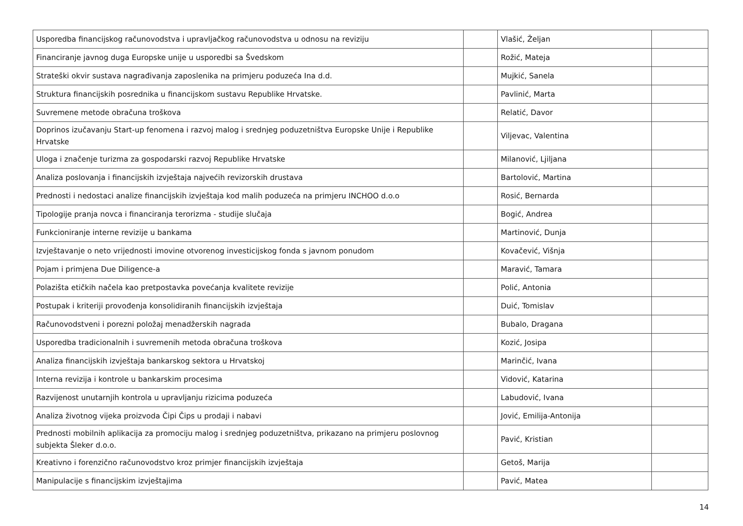| Usporedba financijskog računovodstva i upravljačkog računovodstva u odnosu na reviziju | | Vlašić, Željan | |
| Financiranje javnog duga Europske unije u usporedbi sa Švedskom | | Rožić, Mateja | |
| Strateški okvir sustava nagrađivanja zaposlenika na primjeru poduzeća Ina d.d. | | Mujkić, Sanela | |
| Struktura financijskih posrednika u financijskom sustavu Republike Hrvatske. | | Pavlinić, Marta | |
| Suvremene metode obračuna troškova | | Relatić, Davor | |
| Doprinos izučavanju Start-up fenomena i razvoj malog i srednjeg poduzetništva Europske Unije i Republike Hrvatske | | Viljevac, Valentina | |
| Uloga i značenje turizma za gospodarski razvoj Republike Hrvatske | | Milanović, Ljiljana | |
| Analiza poslovanja i financijskih izvještaja najvećih revizorskih drustava | | Bartolović, Martina | |
| Prednosti i nedostaci analize financijskih izvještaja kod malih poduzeća na primjeru INCHOO d.o.o | | Rosić, Bernarda | |
| Tipologije pranja novca i financiranja terorizma - studije slučaja | | Bogić, Andrea | |
| Funkcioniranje interne revizije u bankama | | Martinović, Dunja | |
| Izvještavanje o neto vrijednosti imovine otvorenog investicijskog fonda s javnom ponudom | | Kovačević, Višnja | |
| Pojam i primjena Due Diligence-a | | Maravić, Tamara | |
| Polazišta etičkih načela kao pretpostavka povećanja kvalitete revizije | | Polić, Antonia | |
| Postupak i kriteriji provođenja konsolidiranih financijskih izvještaja | | Duić, Tomislav | |
| Računovodstveni i porezni položaj menadžerskih nagrada | | Bubalo, Dragana | |
| Usporedba tradicionalnih i suvremenih metoda obračuna troškova | | Kozić, Josipa | |
| Analiza financijskih izvještaja bankarskog sektora u Hrvatskoj | | Marinčić, Ivana | |
| Interna revizija i kontrole u bankarskim procesima | | Vidović, Katarina | |
| Razvijenost unutarnjih kontrola u upravljanju rizicima poduzeća | | Labudović, Ivana | |
| Analiza životnog vijeka proizvoda Čipi Čips u prodaji i nabavi | | Jović, Emilija-Antonija | |
| Prednosti mobilnih aplikacija za promociju malog i srednjeg poduzetništva, prikazano na primjeru poslovnog subjekta Šleker d.o.o. | | Pavić, Kristian | |
| Kreativno i forenzično računovodstvo kroz primjer financijskih izvještaja | | Getoš, Marija | |
| Manipulacije s financijskim izvještajima | | Pavić, Matea | |
14